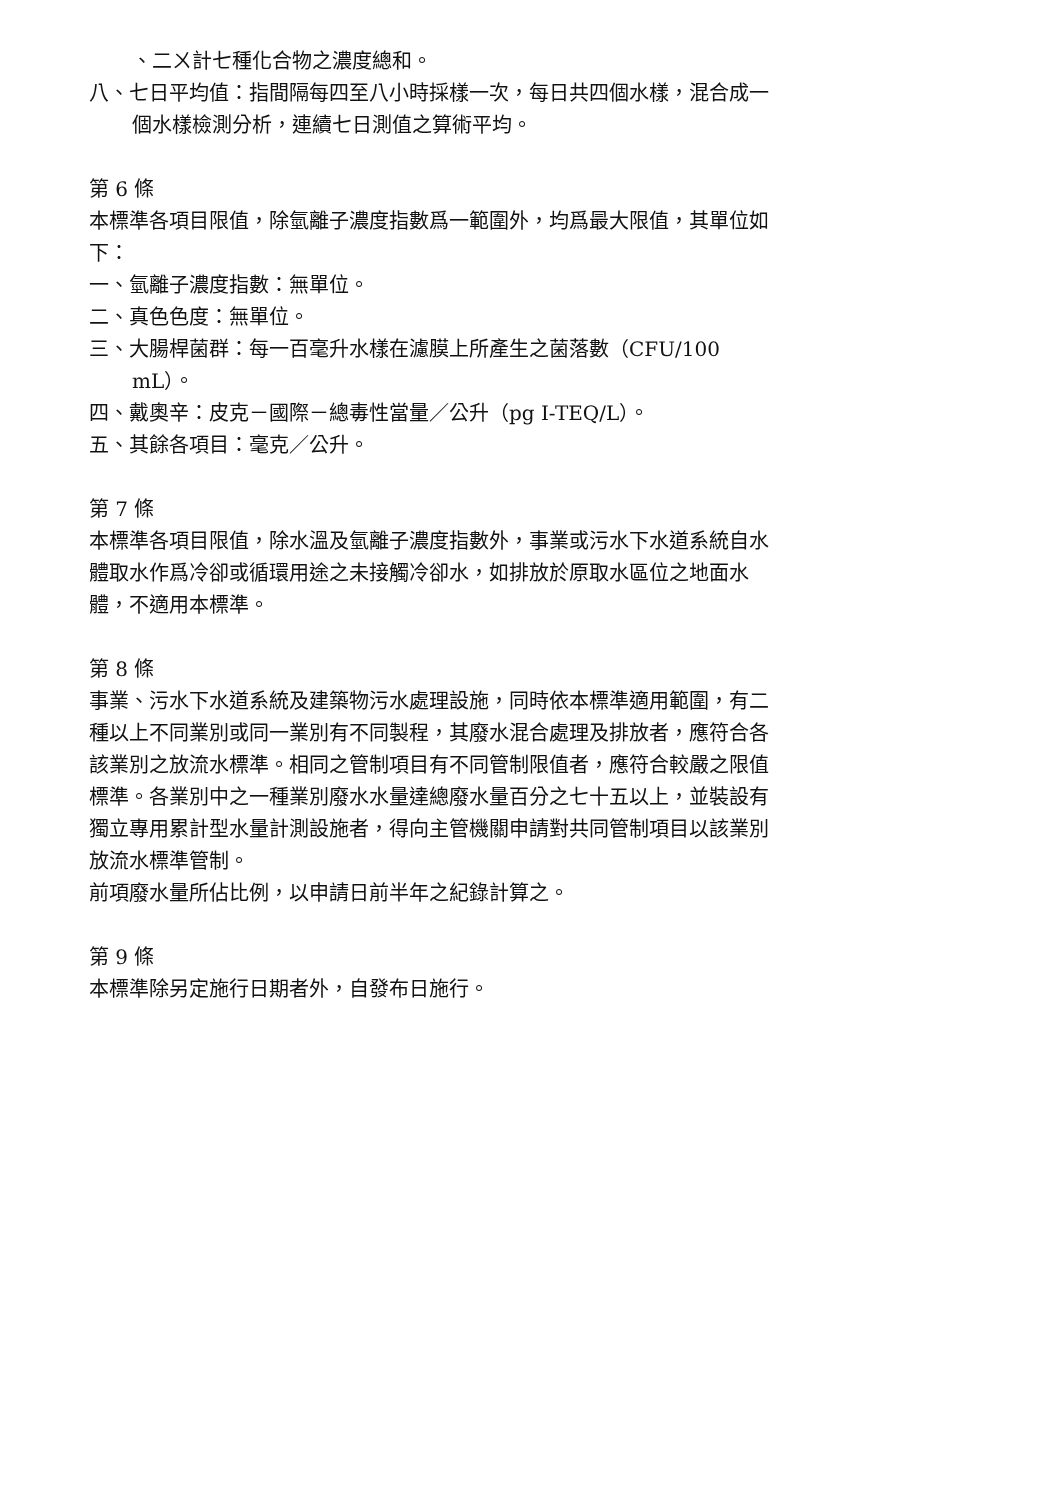、二ㄨ計七種化合物之濃度總和。
八、七日平均值：指間隔每四至八小時採樣一次，每日共四個水樣，混合成一個水樣檢測分析，連續七日測值之算術平均。
第 6 條
本標準各項目限值，除氫離子濃度指數爲一範圍外，均爲最大限值，其單位如下：
一、氫離子濃度指數：無單位。
二、真色色度：無單位。
三、大腸桿菌群：每一百毫升水樣在濾膜上所產生之菌落數（CFU/100 mL）。
四、戴奧辛：皮克－國際－總毒性當量／公升（pg I-TEQ/L）。
五、其餘各項目：毫克／公升。
第 7 條
本標準各項目限值，除水溫及氫離子濃度指數外，事業或污水下水道系統自水體取水作爲冷卻或循環用途之未接觸冷卻水，如排放於原取水區位之地面水體，不適用本標準。
第 8 條
事業、污水下水道系統及建築物污水處理設施，同時依本標準適用範圍，有二種以上不同業別或同一業別有不同製程，其廢水混合處理及排放者，應符合各該業別之放流水標準。相同之管制項目有不同管制限值者，應符合較嚴之限值標準。各業別中之一種業別廢水水量達總廢水量百分之七十五以上，並裝設有獨立專用累計型水量計測設施者，得向主管機關申請對共同管制項目以該業別放流水標準管制。
前項廢水量所佔比例，以申請日前半年之紀錄計算之。
第 9 條
本標準除另定施行日期者外，自發布日施行。